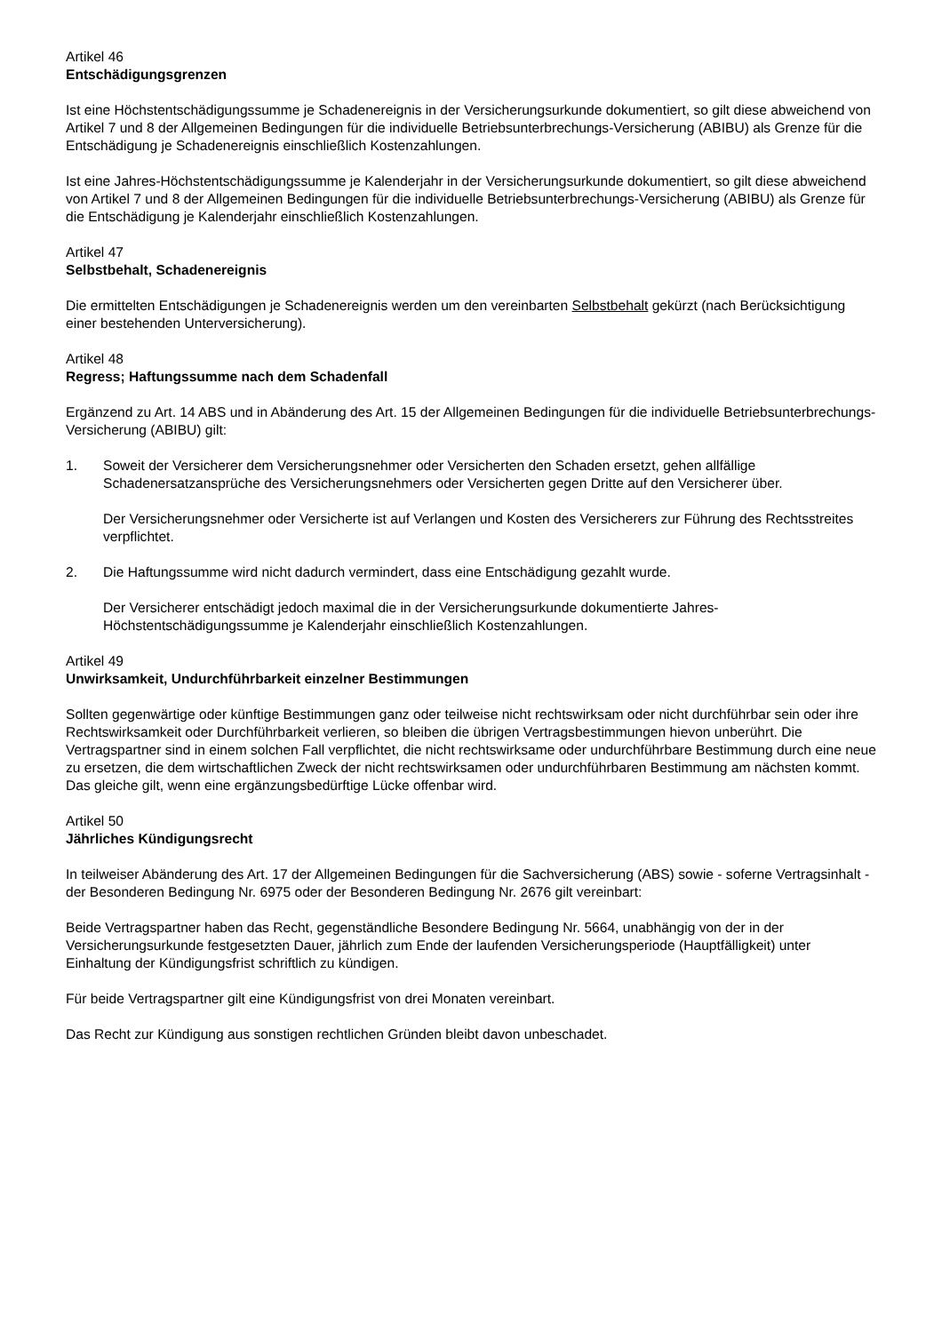Artikel 46
Entschädigungsgrenzen
Ist eine Höchstentschädigungssumme je Schadenereignis in der Versicherungsurkunde dokumentiert, so gilt diese abweichend von Artikel 7 und 8 der Allgemeinen Bedingungen für die individuelle Betriebsunterbrechungs-Versicherung (ABIBU) als Grenze für die Entschädigung je Schadenereignis einschließlich Kostenzahlungen.
Ist eine Jahres-Höchstentschädigungssumme je Kalenderjahr in der Versicherungsurkunde dokumentiert, so gilt diese abweichend von Artikel 7 und 8 der Allgemeinen Bedingungen für die individuelle Betriebsunterbrechungs-Versicherung (ABIBU) als Grenze für die Entschädigung je Kalenderjahr einschließlich Kostenzahlungen.
Artikel 47
Selbstbehalt, Schadenereignis
Die ermittelten Entschädigungen je Schadenereignis werden um den vereinbarten Selbstbehalt gekürzt (nach Berücksichtigung einer bestehenden Unterversicherung).
Artikel 48
Regress; Haftungssumme nach dem Schadenfall
Ergänzend zu Art. 14 ABS und in Abänderung des Art. 15 der Allgemeinen Bedingungen für die individuelle Betriebsunterbrechungs-Versicherung (ABIBU) gilt:
1. Soweit der Versicherer dem Versicherungsnehmer oder Versicherten den Schaden ersetzt, gehen allfällige Schadenersatzansprüche des Versicherungsnehmers oder Versicherten gegen Dritte auf den Versicherer über.
Der Versicherungsnehmer oder Versicherte ist auf Verlangen und Kosten des Versicherers zur Führung des Rechtsstreites verpflichtet.
2. Die Haftungssumme wird nicht dadurch vermindert, dass eine Entschädigung gezahlt wurde.
Der Versicherer entschädigt jedoch maximal die in der Versicherungsurkunde dokumentierte Jahres-Höchstentschädigungssumme je Kalenderjahr einschließlich Kostenzahlungen.
Artikel 49
Unwirksamkeit, Undurchführbarkeit einzelner Bestimmungen
Sollten gegenwärtige oder künftige Bestimmungen ganz oder teilweise nicht rechtswirksam oder nicht durchführbar sein oder ihre Rechtswirksamkeit oder Durchführbarkeit verlieren, so bleiben die übrigen Vertragsbestimmungen hievon unberührt. Die Vertragspartner sind in einem solchen Fall verpflichtet, die nicht rechtswirksame oder undurchführbare Bestimmung durch eine neue zu ersetzen, die dem wirtschaftlichen Zweck der nicht rechtswirksamen oder undurchführbaren Bestimmung am nächsten kommt. Das gleiche gilt, wenn eine ergänzungsbedürftige Lücke offenbar wird.
Artikel 50
Jährliches Kündigungsrecht
In teilweiser Abänderung des Art. 17 der Allgemeinen Bedingungen für die Sachversicherung (ABS) sowie - soferne Vertragsinhalt - der Besonderen Bedingung Nr. 6975 oder der Besonderen Bedingung Nr. 2676 gilt vereinbart:
Beide Vertragspartner haben das Recht, gegenständliche Besondere Bedingung Nr. 5664, unabhängig von der in der Versicherungsurkunde festgesetzten Dauer, jährlich zum Ende der laufenden Versicherungsperiode (Hauptfälligkeit) unter Einhaltung der Kündigungsfrist schriftlich zu kündigen.
Für beide Vertragspartner gilt eine Kündigungsfrist von drei Monaten vereinbart.
Das Recht zur Kündigung aus sonstigen rechtlichen Gründen bleibt davon unbeschadet.